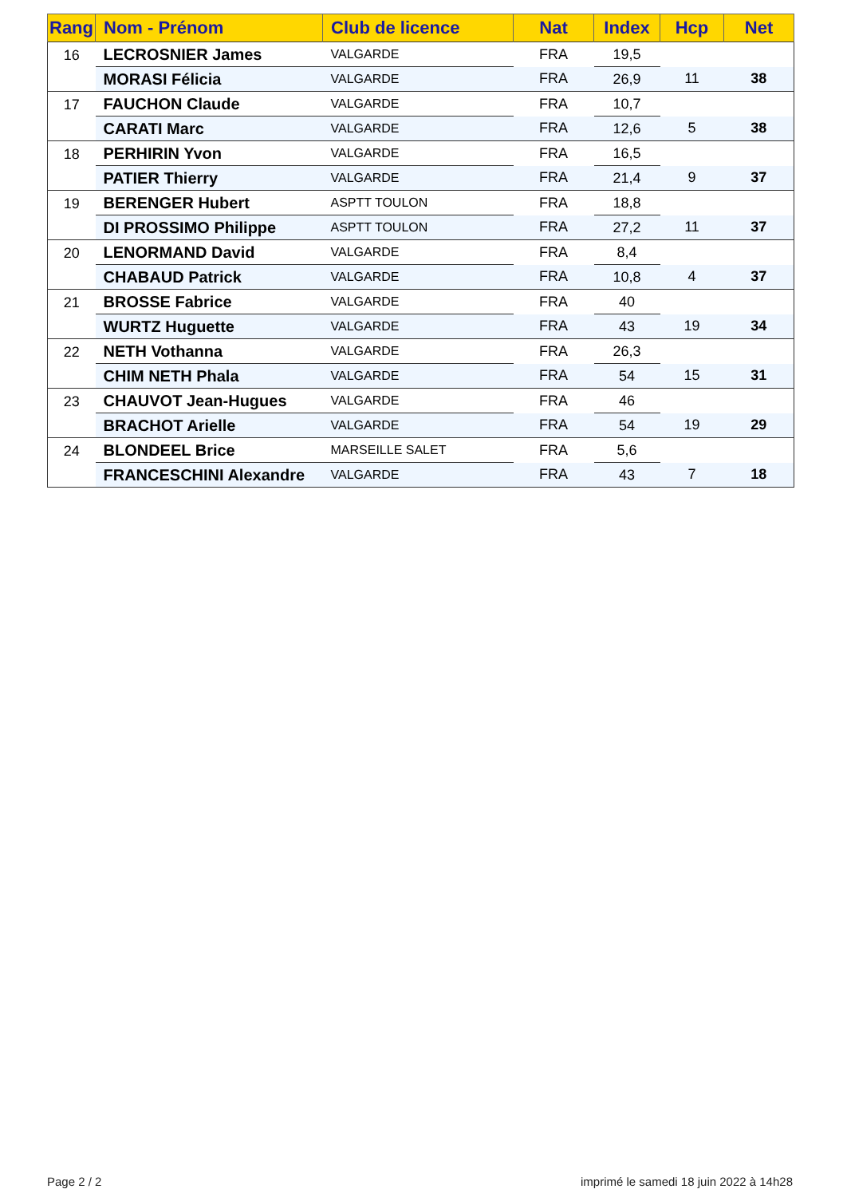| Rang | Nom - Prénom | Club de licence | Nat | Index | Hcp | Net |
| --- | --- | --- | --- | --- | --- | --- |
| 16 | LECROSNIER James | VALGARDE | FRA | 19,5 | | |
| | MORASI Félicia | VALGARDE | FRA | 26,9 | 11 | 38 |
| 17 | FAUCHON Claude | VALGARDE | FRA | 10,7 | | |
| | CARATI Marc | VALGARDE | FRA | 12,6 | 5 | 38 |
| 18 | PERHIRIN Yvon | VALGARDE | FRA | 16,5 | | |
| | PATIER Thierry | VALGARDE | FRA | 21,4 | 9 | 37 |
| 19 | BERENGER Hubert | ASPTT TOULON | FRA | 18,8 | | |
| | DI PROSSIMO Philippe | ASPTT TOULON | FRA | 27,2 | 11 | 37 |
| 20 | LENORMAND David | VALGARDE | FRA | 8,4 | | |
| | CHABAUD Patrick | VALGARDE | FRA | 10,8 | 4 | 37 |
| 21 | BROSSE Fabrice | VALGARDE | FRA | 40 | | |
| | WURTZ Huguette | VALGARDE | FRA | 43 | 19 | 34 |
| 22 | NETH Vothanna | VALGARDE | FRA | 26,3 | | |
| | CHIM NETH Phala | VALGARDE | FRA | 54 | 15 | 31 |
| 23 | CHAUVOT Jean-Hugues | VALGARDE | FRA | 46 | | |
| | BRACHOT Arielle | VALGARDE | FRA | 54 | 19 | 29 |
| 24 | BLONDEEL Brice | MARSEILLE SALET | FRA | 5,6 | | |
| | FRANCESCHINI Alexandre | VALGARDE | FRA | 43 | 7 | 18 |
Page 2 / 2
imprimé le samedi 18 juin 2022 à 14h28